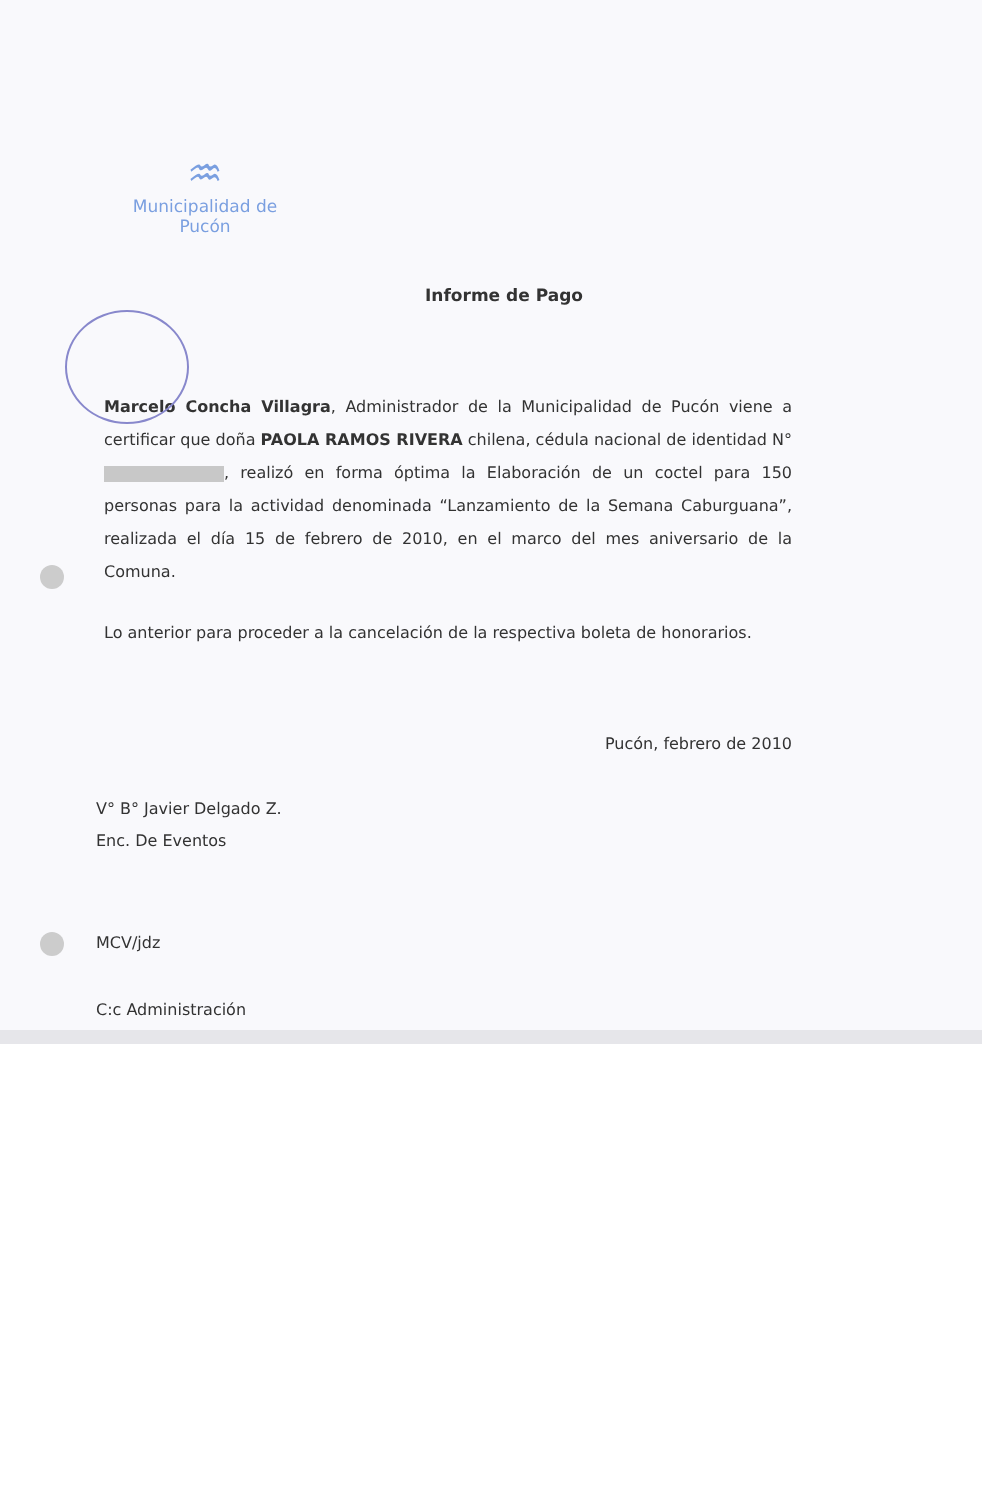♒
Municipalidad de Pucón
Informe de Pago
Marcelo Concha Villagra, Administrador de la Municipalidad de Pucón viene a certificar que doña PAOLA RAMOS RIVERA chilena, cédula nacional de identidad N° , realizó en forma óptima la Elaboración de un coctel para 150 personas para la actividad denominada “Lanzamiento de la Semana Caburguana”, realizada el día 15 de febrero de 2010, en el marco del mes aniversario de la Comuna.
Lo anterior para proceder a la cancelación de la respectiva boleta de honorarios.
Pucón, febrero de 2010
V° B° Javier Delgado Z.
Enc. De Eventos
MCV/jdz
C:c Administración